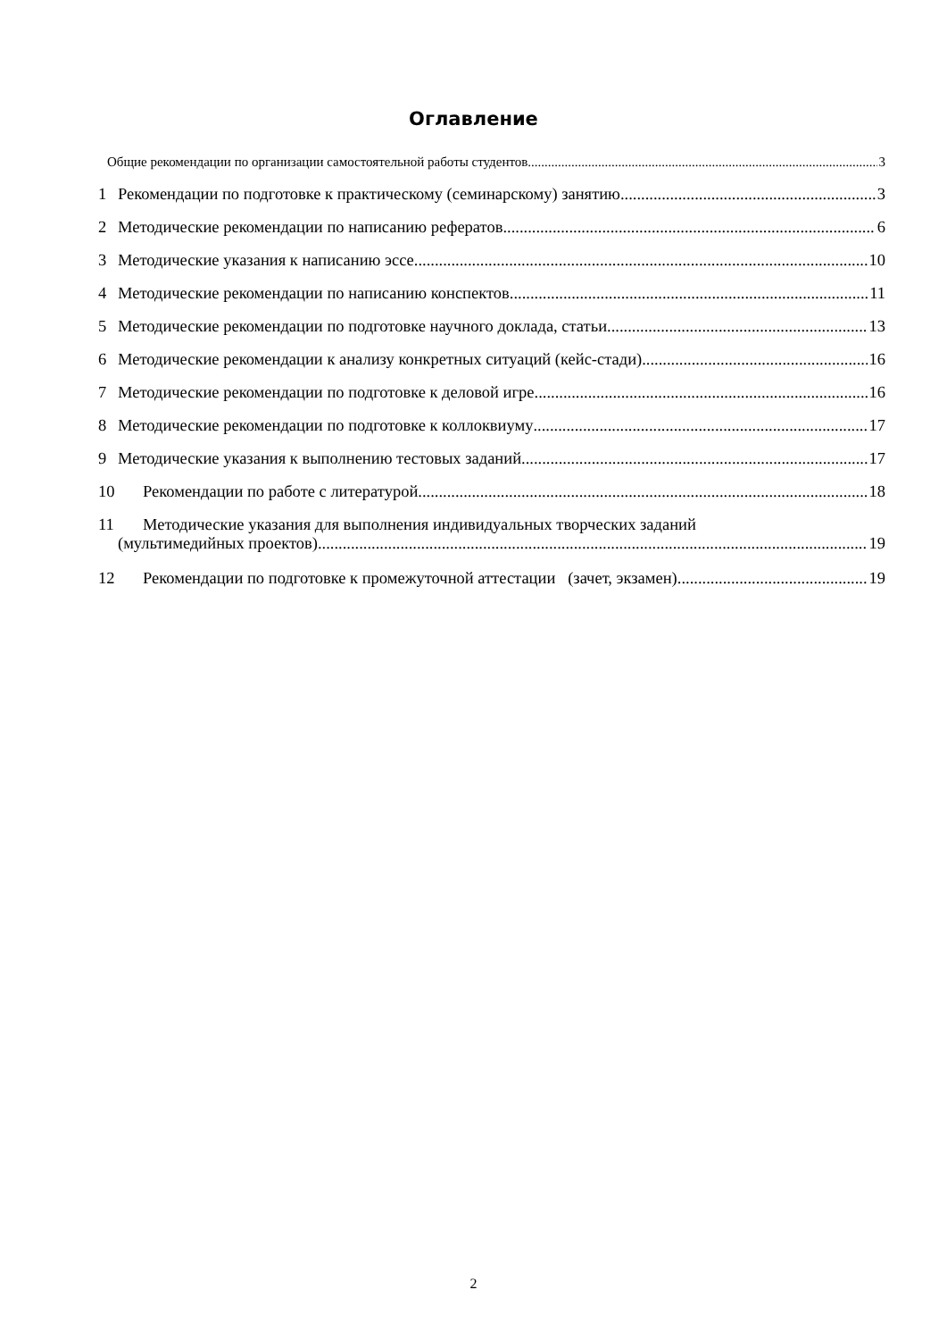Оглавление
Общие рекомендации по организации самостоятельной работы студентов 3
1 Рекомендации по подготовке к практическому (семинарскому) занятию 3
2 Методические рекомендации по написанию рефератов 6
3 Методические указания к написанию эссе 10
4 Методические рекомендации по написанию конспектов 11
5 Методические рекомендации по подготовке научного доклада, статьи 13
6 Методические рекомендации к анализу конкретных ситуаций (кейс-стади) 16
7 Методические рекомендации по подготовке к деловой игре 16
8 Методические рекомендации по подготовке к коллоквиуму 17
9 Методические указания к выполнению тестовых заданий 17
10 Рекомендации по работе с литературой 18
11 Методические указания для выполнения индивидуальных творческих заданий
(мультимедийных проектов) 19
12 Рекомендации по подготовке к промежуточной аттестации (зачет, экзамен) 19
2